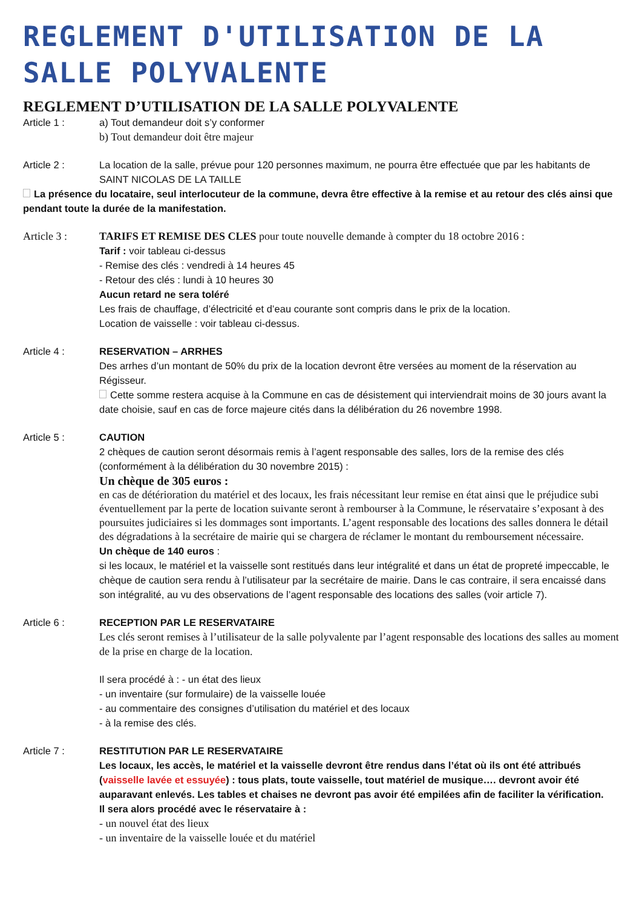REGLEMENT D'UTILISATION DE LA SALLE POLYVALENTE
REGLEMENT D’UTILISATION DE LA SALLE POLYVALENTE
Article 1 : a) Tout demandeur doit s’y conformer
b) Tout demandeur doit être majeur
Article 2 : La location de la salle, prévue pour 120 personnes maximum, ne pourra être effectuée que par les habitants de SAINT NICOLAS DE LA TAILLE
La présence du locataire, seul interlocuteur de la commune, devra être effective à la remise et au retour des clés ainsi que pendant toute la durée de la manifestation.
Article 3 : TARIFS ET REMISE DES CLES pour toute nouvelle demande à compter du 18 octobre 2016 :
Tarif : voir tableau ci-dessus
- Remise des clés : vendredi à 14 heures 45
- Retour des clés : lundi à 10 heures 30
Aucun retard ne sera toléré
Les frais de chauffage, d’électricité et d’eau courante sont compris dans le prix de la location.
Location de vaisselle : voir tableau ci-dessus.
Article 4 : RESERVATION – ARRHES
Des arrhes d’un montant de 50% du prix de la location devront être versées au moment de la réservation au Régisseur.
Cette somme restera acquise à la Commune en cas de désistement qui interviendrait moins de 30 jours avant la date choisie, sauf en cas de force majeure cités dans la délibération du 26 novembre 1998.
Article 5 : CAUTION
2 chèques de caution seront désormais remis à l’agent responsable des salles, lors de la remise des clés (conformément à la délibération du 30 novembre 2015) :
Un chèque de 305 euros :
en cas de détérioration du matériel et des locaux, les frais nécessitant leur remise en état ainsi que le préjudice subi éventuellement par la perte de location suivante seront à rembourser à la Commune, le réservataire s’exposant à des poursuites judiciaires si les dommages sont importants. L’agent responsable des locations des salles donnera le détail des dégradations à la secrétaire de mairie qui se chargera de réclamer le montant du remboursement nécessaire.
Un chèque de 140 euros :
si les locaux, le matériel et la vaisselle sont restitués dans leur intégralité et dans un état de propreté impeccable, le chèque de caution sera rendu à l’utilisateur par la secrétaire de mairie. Dans le cas contraire, il sera encaissé dans son intégralité, au vu des observations de l’agent responsable des locations des salles (voir article 7).
Article 6 : RECEPTION PAR LE RESERVATAIRE
Les clés seront remises à l’utilisateur de la salle polyvalente par l’agent responsable des locations des salles au moment de la prise en charge de la location.
Il sera procédé à : - un état des lieux
- un inventaire (sur formulaire) de la vaisselle louée
- au commentaire des consignes d’utilisation du matériel et des locaux
- à la remise des clés.
Article 7 : RESTITUTION PAR LE RESERVATAIRE
Les locaux, les accès, le matériel et la vaisselle devront être rendus dans l’état où ils ont été attribués (vaisselle lavée et essuyée) : tous plats, toute vaisselle, tout matériel de musique…. devront avoir été auparavant enlevés. Les tables et chaises ne devront pas avoir été empilées afin de faciliter la vérification.
Il sera alors procédé avec le réservataire à :
- un nouvel état des lieux
- un inventaire de la vaisselle louée et du matériel